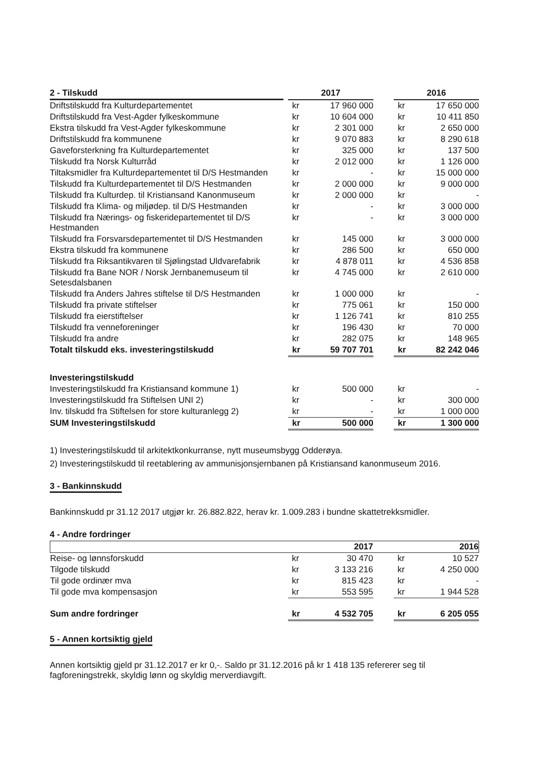| 2 - Tilskudd | | 2017 | | | 2016 | |
| Driftstilskudd fra Kulturdepartementet | | kr | 17 960 000 | | kr | 17 650 000 |
| Driftstilskudd fra Vest-Agder fylkeskommune | | kr | 10 604 000 | | kr | 10 411 850 |
| Ekstra tilskudd fra Vest-Agder fylkeskommune | | kr | 2 301 000 | | kr | 2 650 000 |
| Driftstilskudd fra kommunene | | kr | 9 070 883 | | kr | 8 290 618 |
| Gaveforsterkning fra Kulturdepartementet | | kr | 325 000 | | kr | 137 500 |
| Tilskudd fra Norsk Kulturråd | | kr | 2 012 000 | | kr | 1 126 000 |
| Tiltaksmidler fra Kulturdepartementet til D/S Hestmanden | | kr | - | | kr | 15 000 000 |
| Tilskudd fra Kulturdepartementet til D/S Hestmanden | | kr | 2 000 000 | | kr | 9 000 000 |
| Tilskudd fra Kulturdep. til Kristiansand Kanonmuseum | | kr | 2 000 000 | | kr | - |
| Tilskudd fra Klima- og miljødep. til D/S Hestmanden | | kr | - | | kr | 3 000 000 |
| Tilskudd fra Nærings- og fiskeridepartementet til D/S Hestmanden | | kr | - | | kr | 3 000 000 |
| Tilskudd fra Forsvarsdepartementet til D/S Hestmanden | | kr | 145 000 | | kr | 3 000 000 |
| Ekstra tilskudd fra kommunene | | kr | 286 500 | | kr | 650 000 |
| Tilskudd fra Riksantikvaren til Sjølingstad Uldvarefabrik | | kr | 4 878 011 | | kr | 4 536 858 |
| Tilskudd fra Bane NOR / Norsk Jernbanemuseum til Setesdalsbanen | | kr | 4 745 000 | | kr | 2 610 000 |
| Tilskudd fra Anders Jahres stiftelse til D/S Hestmanden | | kr | 1 000 000 | | kr | - |
| Tilskudd fra private stiftelser | | kr | 775 061 | | kr | 150 000 |
| Tilskudd fra eierstiftelser | | kr | 1 126 741 | | kr | 810 255 |
| Tilskudd fra venneforeninger | | kr | 196 430 | | kr | 70 000 |
| Tilskudd fra andre | | kr | 282 075 | | kr | 148 965 |
| Totalt tilskudd eks. investeringstilskudd | | kr | 59 707 701 | | kr | 82 242 046 |
| Investeringstilskudd | | | | | | |
| Investeringstilskudd fra Kristiansand kommune 1) | | kr | 500 000 | | kr | - |
| Investeringstilskudd fra Stiftelsen UNI 2) | | kr | - | | kr | 300 000 |
| Inv. tilskudd fra Stiftelsen for store kulturanlegg 2) | | kr | - | | kr | 1 000 000 |
| SUM Investeringstilskudd | | kr | 500 000 | | kr | 1 300 000 |
1) Investeringstilskudd til arkitektkonkurranse, nytt museumsbygg Odderøya.
2) Investeringstilskudd til reetablering av ammunisjonsjernbanen på Kristiansand kanonmuseum 2016.
3 - Bankinnskudd
Bankinnskudd pr 31.12 2017 utgjør kr. 26.882.822, herav kr. 1.009.283 i bundne skattetrekksmidler.
4 - Andre fordringer
| | | 2017 | | | 2016 | |
| Reise- og lønnsforskudd | | kr | 30 470 | | kr | 10 527 |
| Tilgode tilskudd | | kr | 3 133 216 | | kr | 4 250 000 |
| Til gode ordinær mva | | kr | 815 423 | | kr | - |
| Til gode mva kompensasjon | | kr | 553 595 | | kr | 1 944 528 |
| Sum andre fordringer | | kr | 4 532 705 | | kr | 6 205 055 |
5 - Annen kortsiktig gjeld
Annen kortsiktig gjeld pr 31.12.2017 er kr 0,-. Saldo pr 31.12.2016 på kr 1 418 135 refererer seg til fagforeningstrekk, skyldig lønn og skyldig merverdiavgift.